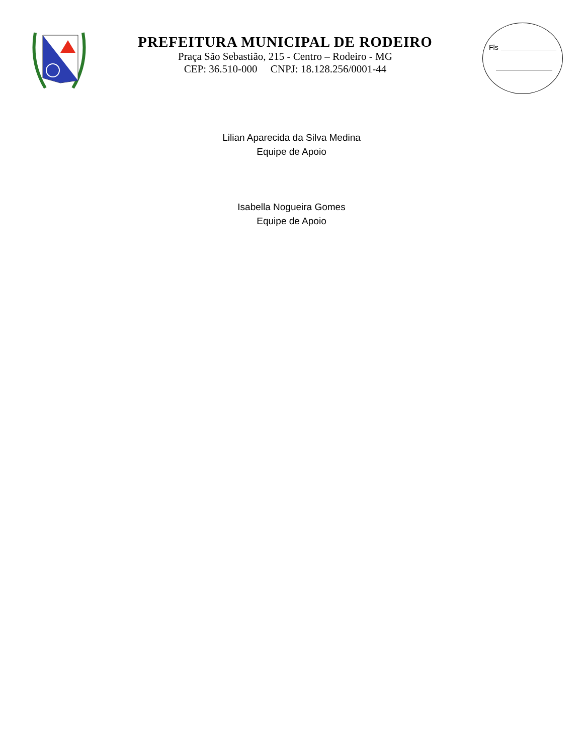PREFEITURA MUNICIPAL DE RODEIRO
Praça São Sebastião, 215 - Centro – Rodeiro - MG
CEP: 36.510-000 CNPJ: 18.128.256/0001-44
Fls
Lilian Aparecida da Silva Medina
Equipe de Apoio
Isabella Nogueira Gomes
Equipe de Apoio